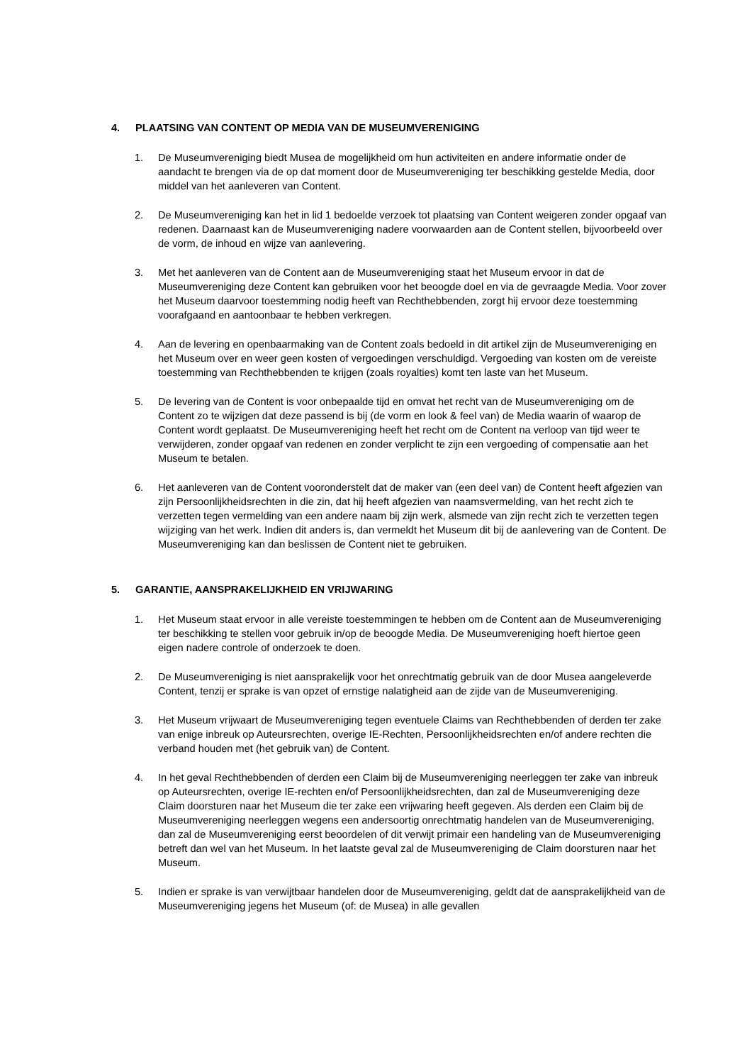4. PLAATSING VAN CONTENT OP MEDIA VAN DE MUSEUMVERENIGING
1. De Museumvereniging biedt Musea de mogelijkheid om hun activiteiten en andere informatie onder de aandacht te brengen via de op dat moment door de Museumvereniging ter beschikking gestelde Media, door middel van het aanleveren van Content.
2. De Museumvereniging kan het in lid 1 bedoelde verzoek tot plaatsing van Content weigeren zonder opgaaf van redenen. Daarnaast kan de Museumvereniging nadere voorwaarden aan de Content stellen, bijvoorbeeld over de vorm, de inhoud en wijze van aanlevering.
3. Met het aanleveren van de Content aan de Museumvereniging staat het Museum ervoor in dat de Museumvereniging deze Content kan gebruiken voor het beoogde doel en via de gevraagde Media. Voor zover het Museum daarvoor toestemming nodig heeft van Rechthebbenden, zorgt hij ervoor deze toestemming voorafgaand en aantoonbaar te hebben verkregen.
4. Aan de levering en openbaarmaking van de Content zoals bedoeld in dit artikel zijn de Museumvereniging en het Museum over en weer geen kosten of vergoedingen verschuldigd. Vergoeding van kosten om de vereiste toestemming van Rechthebbenden te krijgen (zoals royalties) komt ten laste van het Museum.
5. De levering van de Content is voor onbepaalde tijd en omvat het recht van de Museumvereniging om de Content zo te wijzigen dat deze passend is bij (de vorm en look & feel van) de Media waarin of waarop de Content wordt geplaatst. De Museumvereniging heeft het recht om de Content na verloop van tijd weer te verwijderen, zonder opgaaf van redenen en zonder verplicht te zijn een vergoeding of compensatie aan het Museum te betalen.
6. Het aanleveren van de Content vooronderstelt dat de maker van (een deel van) de Content heeft afgezien van zijn Persoonlijkheidsrechten in die zin, dat hij heeft afgezien van naamsvermelding, van het recht zich te verzetten tegen vermelding van een andere naam bij zijn werk, alsmede van zijn recht zich te verzetten tegen wijziging van het werk. Indien dit anders is, dan vermeldt het Museum dit bij de aanlevering van de Content. De Museumvereniging kan dan beslissen de Content niet te gebruiken.
5. GARANTIE, AANSPRAKELIJKHEID EN VRIJWARING
1. Het Museum staat ervoor in alle vereiste toestemmingen te hebben om de Content aan de Museumvereniging ter beschikking te stellen voor gebruik in/op de beoogde Media. De Museumvereniging hoeft hiertoe geen eigen nadere controle of onderzoek te doen.
2. De Museumvereniging is niet aansprakelijk voor het onrechtmatig gebruik van de door Musea aangeleverde Content, tenzij er sprake is van opzet of ernstige nalatigheid aan de zijde van de Museumvereniging.
3. Het Museum vrijwaart de Museumvereniging tegen eventuele Claims van Rechthebbenden of derden ter zake van enige inbreuk op Auteursrechten, overige IE-Rechten, Persoonlijkheidsrechten en/of andere rechten die verband houden met (het gebruik van) de Content.
4. In het geval Rechthebbenden of derden een Claim bij de Museumvereniging neerleggen ter zake van inbreuk op Auteursrechten, overige IE-rechten en/of Persoonlijkheidsrechten, dan zal de Museumvereniging deze Claim doorsturen naar het Museum die ter zake een vrijwaring heeft gegeven. Als derden een Claim bij de Museumvereniging neerleggen wegens een andersoortig onrechtmatig handelen van de Museumvereniging, dan zal de Museumvereniging eerst beoordelen of dit verwijt primair een handeling van de Museumvereniging betreft dan wel van het Museum. In het laatste geval zal de Museumvereniging de Claim doorsturen naar het Museum.
5. Indien er sprake is van verwijtbaar handelen door de Museumvereniging, geldt dat de aansprakelijkheid van de Museumvereniging jegens het Museum (of: de Musea) in alle gevallen